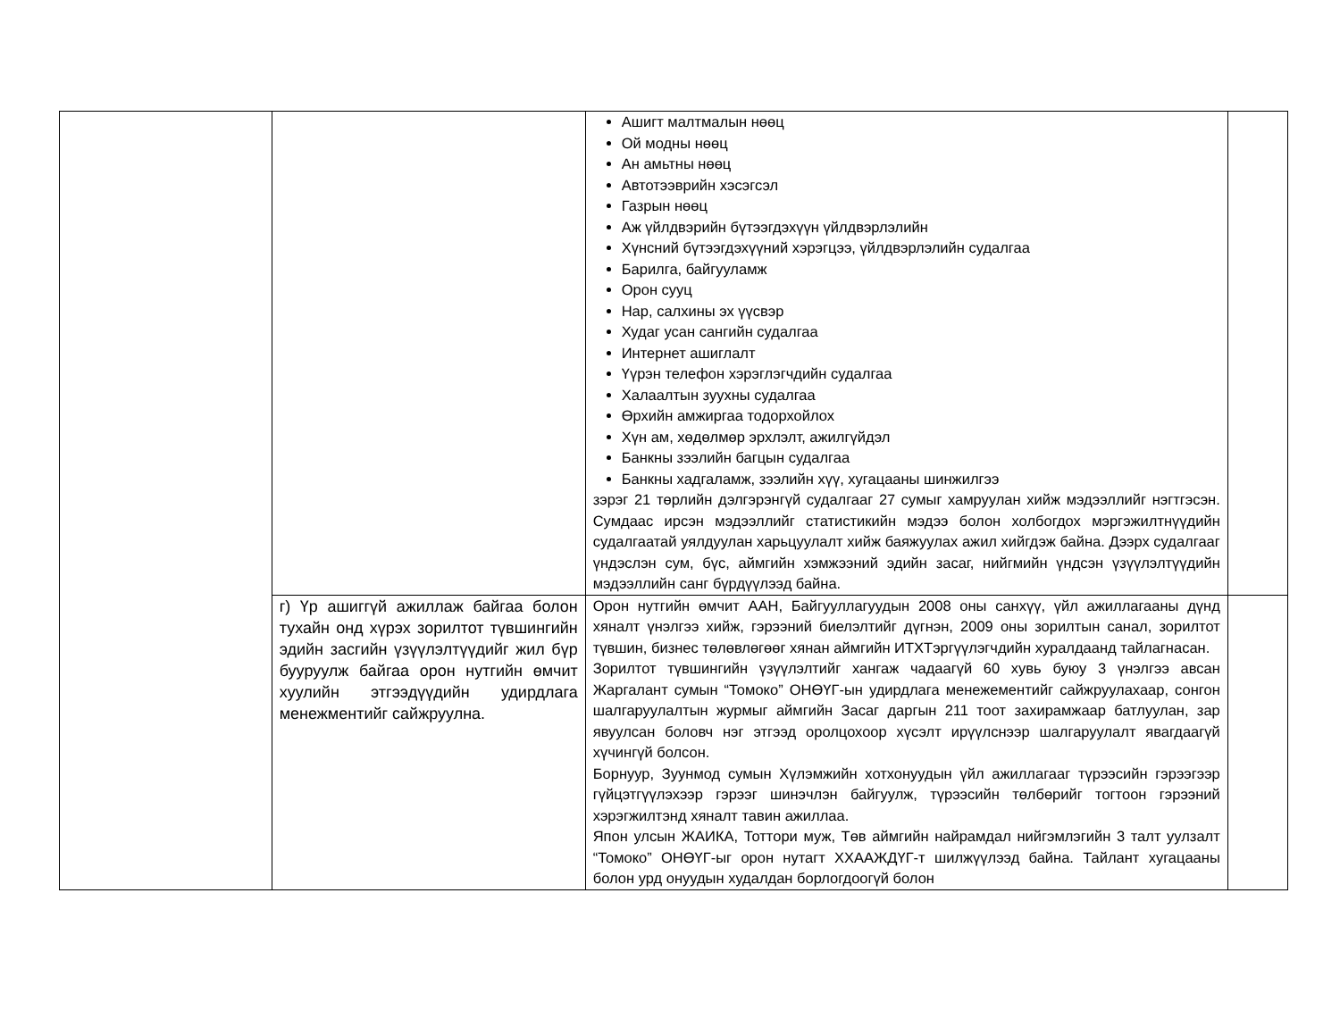| | | Ашигт малтмалын нөөц Ой модны нөөц Ан амьтны нөөц Автотээврийн хэсэгсэл Газрын нөөц Аж үйлдвэрийн бүтээгдэхүүн үйлдвэрлэлийн Хүнсний бүтээгдэхүүний хэрэгцээ, үйлдвэрлэлийн судалгаа Барилга, байгууламж Орон сууц Нар, салхины эх үүсвэр Худаг усан сангийн судалгаа Интернет ашиглалт Үүрэн телефон хэрэглэгчдийн судалгаа Халаалтын зуухны судалгаа Өрхийн амжиргаа тодорхойлох Хүн ам, хөдөлмөр эрхлэлт, ажилгүйдэл Банкны зээлийн багцын судалгаа Банкны хадгаламж, зээлийн хүү, хугацааны шинжилгээ зэрэг 21 төрлийн дэлгэрэнгүй судалгааг 27 сумыг хамруулан хийж мэдээллийг нэгтгэсэн. Сумдаас ирсэн мэдээллийг статистикийн мэдээ болон холбогдох мэргэжилтнүүдийн судалгаатай уялдуулан харьцуулалт хийж баяжуулах ажил хийгдэж байна. Дээрх судалгааг үндэслэн сум, бүс, аймгийн хэмжээний эдийн засаг, нийгмийн үндсэн үзүүлэлтүүдийн мэдээллийн санг бүрдүүлээд байна. | |
| | г) Үр ашиггүй ажиллаж байгаа болон тухайн онд хүрэх зорилтот түвшингийн эдийн засгийн үзүүлэлтүүдийг жил бүр бууруулж байгаа орон нутгийн өмчит хуулийн этгээдүүдийн удирдлага менежментийг сайжруулна. | Орон нутгийн өмчит ААН, Байгууллагуудын 2008 оны санхүү, үйл ажиллагааны дүнд хяналт үнэлгээ хийж, гэрээний биелэлтийг дүгнэн, 2009 оны зорилтын санал, зорилтот түвшин, бизнес төлөвлөгөөг хянан аймгийн ИТХТэргүүлэгчдийн хуралдаанд тайлагнасан. Зорилтот түвшингийн үзүүлэлтийг хангаж чадаагүй 60 хувь буюу 3 үнэлгээ авсан Жаргалант сумын “Томоко” ОНӨҮГ-ын удирдлага менежементийг сайжруулахаар, сонгон шалгаруулалтын журмыг аймгийн Засаг даргын 211 тоот захирамжаар батлуулан, зар явуулсан боловч нэг этгээд оролцохоор хүсэлт ирүүлснээр шалгаруулалт явагдаагүй хүчингүй болсон. Борнуур, Зуунмод сумын Хүлэмжийн хотхонуудын үйл ажиллагааг түрээсийн гэрээгээр гүйцэтгүүлэхээр гэрээг шинэчлэн байгуулж, түрээсийн төлбөрийг тогтоон гэрээний хэрэгжилтэнд хяналт тавин ажиллаа. Япон улсын ЖАИКА, Тоттори муж, Төв аймгийн найрамдал нийгэмлэгийн 3 талт уулзалт “Томоко” ОНӨҮГ-ыг орон нутагт ХХААЖДҮГ-т шилжүүлээд байна. Тайлант хугацааны болон урд онуудын худалдан борлогдоогүй болон | |